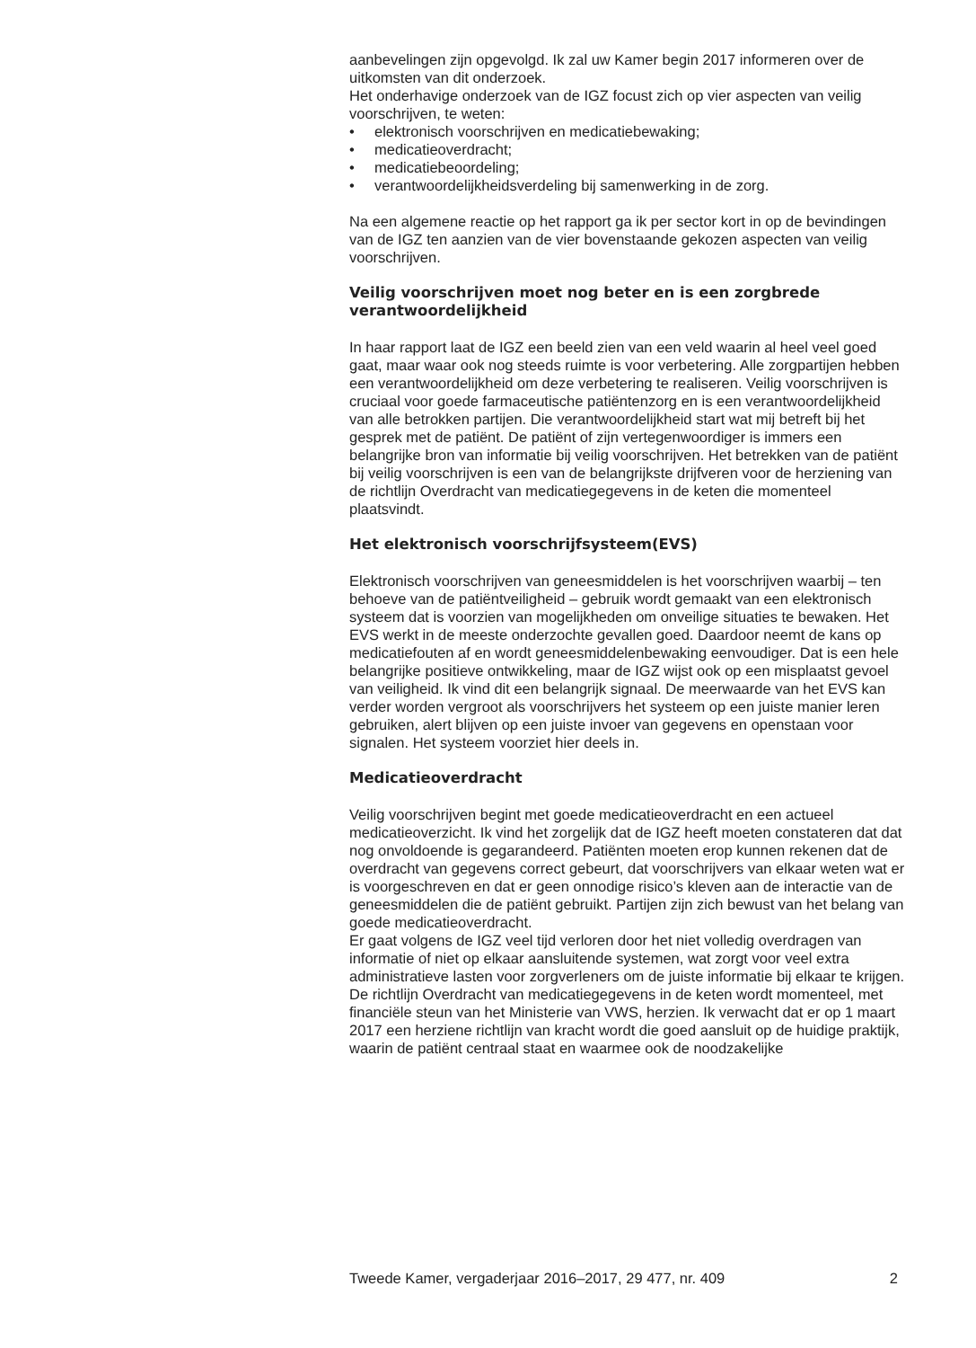aanbevelingen zijn opgevolgd. Ik zal uw Kamer begin 2017 informeren over de uitkomsten van dit onderzoek.
Het onderhavige onderzoek van de IGZ focust zich op vier aspecten van veilig voorschrijven, te weten:
• elektronisch voorschrijven en medicatiebewaking;
• medicatieoverdracht;
• medicatiebeoordeling;
• verantwoordelijkheidsverdeling bij samenwerking in de zorg.
Na een algemene reactie op het rapport ga ik per sector kort in op de bevindingen van de IGZ ten aanzien van de vier bovenstaande gekozen aspecten van veilig voorschrijven.
Veilig voorschrijven moet nog beter en is een zorgbrede verantwoordelijkheid
In haar rapport laat de IGZ een beeld zien van een veld waarin al heel veel goed gaat, maar waar ook nog steeds ruimte is voor verbetering. Alle zorgpartijen hebben een verantwoordelijkheid om deze verbetering te realiseren. Veilig voorschrijven is cruciaal voor goede farmaceutische patiëntenzorg en is een verantwoordelijkheid van alle betrokken partijen. Die verantwoordelijkheid start wat mij betreft bij het gesprek met de patiënt. De patiënt of zijn vertegenwoordiger is immers een belangrijke bron van informatie bij veilig voorschrijven. Het betrekken van de patiënt bij veilig voorschrijven is een van de belangrijkste drijfveren voor de herziening van de richtlijn Overdracht van medicatiegegevens in de keten die momenteel plaatsvindt.
Het elektronisch voorschrijfsysteem(EVS)
Elektronisch voorschrijven van geneesmiddelen is het voorschrijven waarbij – ten behoeve van de patiëntveiligheid – gebruik wordt gemaakt van een elektronisch systeem dat is voorzien van mogelijkheden om onveilige situaties te bewaken. Het EVS werkt in de meeste onderzochte gevallen goed. Daardoor neemt de kans op medicatiefouten af en wordt geneesmiddelenbewaking eenvoudiger. Dat is een hele belangrijke positieve ontwikkeling, maar de IGZ wijst ook op een misplaatst gevoel van veiligheid. Ik vind dit een belangrijk signaal. De meerwaarde van het EVS kan verder worden vergroot als voorschrijvers het systeem op een juiste manier leren gebruiken, alert blijven op een juiste invoer van gegevens en openstaan voor signalen. Het systeem voorziet hier deels in.
Medicatieoverdracht
Veilig voorschrijven begint met goede medicatieoverdracht en een actueel medicatieoverzicht. Ik vind het zorgelijk dat de IGZ heeft moeten constateren dat dat nog onvoldoende is gegarandeerd. Patiënten moeten erop kunnen rekenen dat de overdracht van gegevens correct gebeurt, dat voorschrijvers van elkaar weten wat er is voorgeschreven en dat er geen onnodige risico’s kleven aan de interactie van de geneesmiddelen die de patiënt gebruikt. Partijen zijn zich bewust van het belang van goede medicatieoverdracht.
Er gaat volgens de IGZ veel tijd verloren door het niet volledig overdragen van informatie of niet op elkaar aansluitende systemen, wat zorgt voor veel extra administratieve lasten voor zorgverleners om de juiste informatie bij elkaar te krijgen. De richtlijn Overdracht van medicatiegegevens in de keten wordt momenteel, met financiële steun van het Ministerie van VWS, herzien. Ik verwacht dat er op 1 maart 2017 een herziene richtlijn van kracht wordt die goed aansluit op de huidige praktijk, waarin de patiënt centraal staat en waarmee ook de noodzakelijke
Tweede Kamer, vergaderjaar 2016–2017, 29 477, nr. 409 2